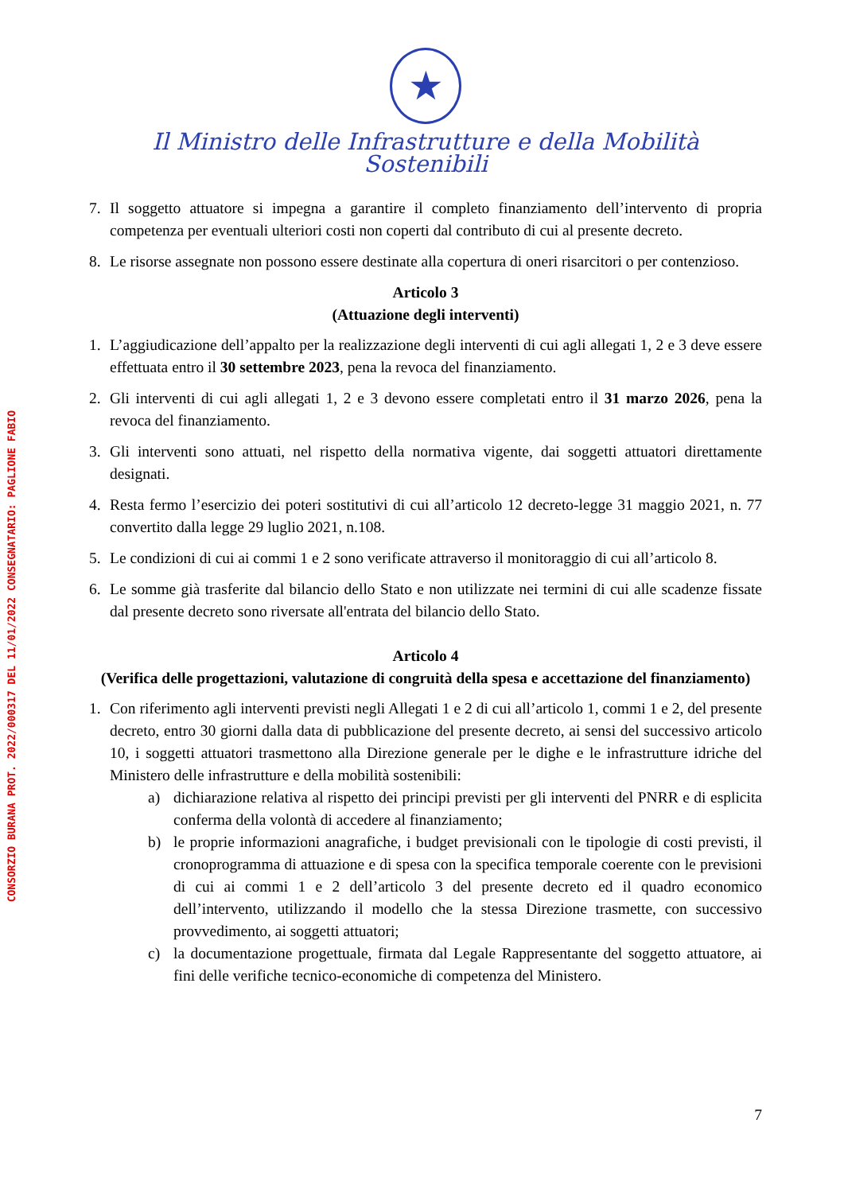CONSORZIO BURANA PROT. 2022/000317 DEL 11/01/2022 CONSEGNATARIO: PAGLIONE FABIO
★
Il Ministro delle Infrastrutture e della Mobilità Sostenibili
7. Il soggetto attuatore si impegna a garantire il completo finanziamento dell’intervento di propria competenza per eventuali ulteriori costi non coperti dal contributo di cui al presente decreto.
8. Le risorse assegnate non possono essere destinate alla copertura di oneri risarcitori o per contenzioso.
Articolo 3
(Attuazione degli interventi)
1. L’aggiudicazione dell’appalto per la realizzazione degli interventi di cui agli allegati 1, 2 e 3 deve essere effettuata entro il 30 settembre 2023, pena la revoca del finanziamento.
2. Gli interventi di cui agli allegati 1, 2 e 3 devono essere completati entro il 31 marzo 2026, pena la revoca del finanziamento.
3. Gli interventi sono attuati, nel rispetto della normativa vigente, dai soggetti attuatori direttamente designati.
4. Resta fermo l’esercizio dei poteri sostitutivi di cui all’articolo 12 decreto-legge 31 maggio 2021, n. 77 convertito dalla legge 29 luglio 2021, n.108.
5. Le condizioni di cui ai commi 1 e 2 sono verificate attraverso il monitoraggio di cui all’articolo 8.
6. Le somme già trasferite dal bilancio dello Stato e non utilizzate nei termini di cui alle scadenze fissate dal presente decreto sono riversate all'entrata del bilancio dello Stato.
Articolo 4
(Verifica delle progettazioni, valutazione di congruità della spesa e accettazione del finanziamento)
1. Con riferimento agli interventi previsti negli Allegati 1 e 2 di cui all’articolo 1, commi 1 e 2, del presente decreto, entro 30 giorni dalla data di pubblicazione del presente decreto, ai sensi del successivo articolo 10, i soggetti attuatori trasmettono alla Direzione generale per le dighe e le infrastrutture idriche del Ministero delle infrastrutture e della mobilità sostenibili:
a) dichiarazione relativa al rispetto dei principi previsti per gli interventi del PNRR e di esplicita conferma della volontà di accedere al finanziamento;
b) le proprie informazioni anagrafiche, i budget previsionali con le tipologie di costi previsti, il cronoprogramma di attuazione e di spesa con la specifica temporale coerente con le previsioni di cui ai commi 1 e 2 dell’articolo 3 del presente decreto ed il quadro economico dell’intervento, utilizzando il modello che la stessa Direzione trasmette, con successivo provvedimento, ai soggetti attuatori;
c) la documentazione progettuale, firmata dal Legale Rappresentante del soggetto attuatore, ai fini delle verifiche tecnico-economiche di competenza del Ministero.
7